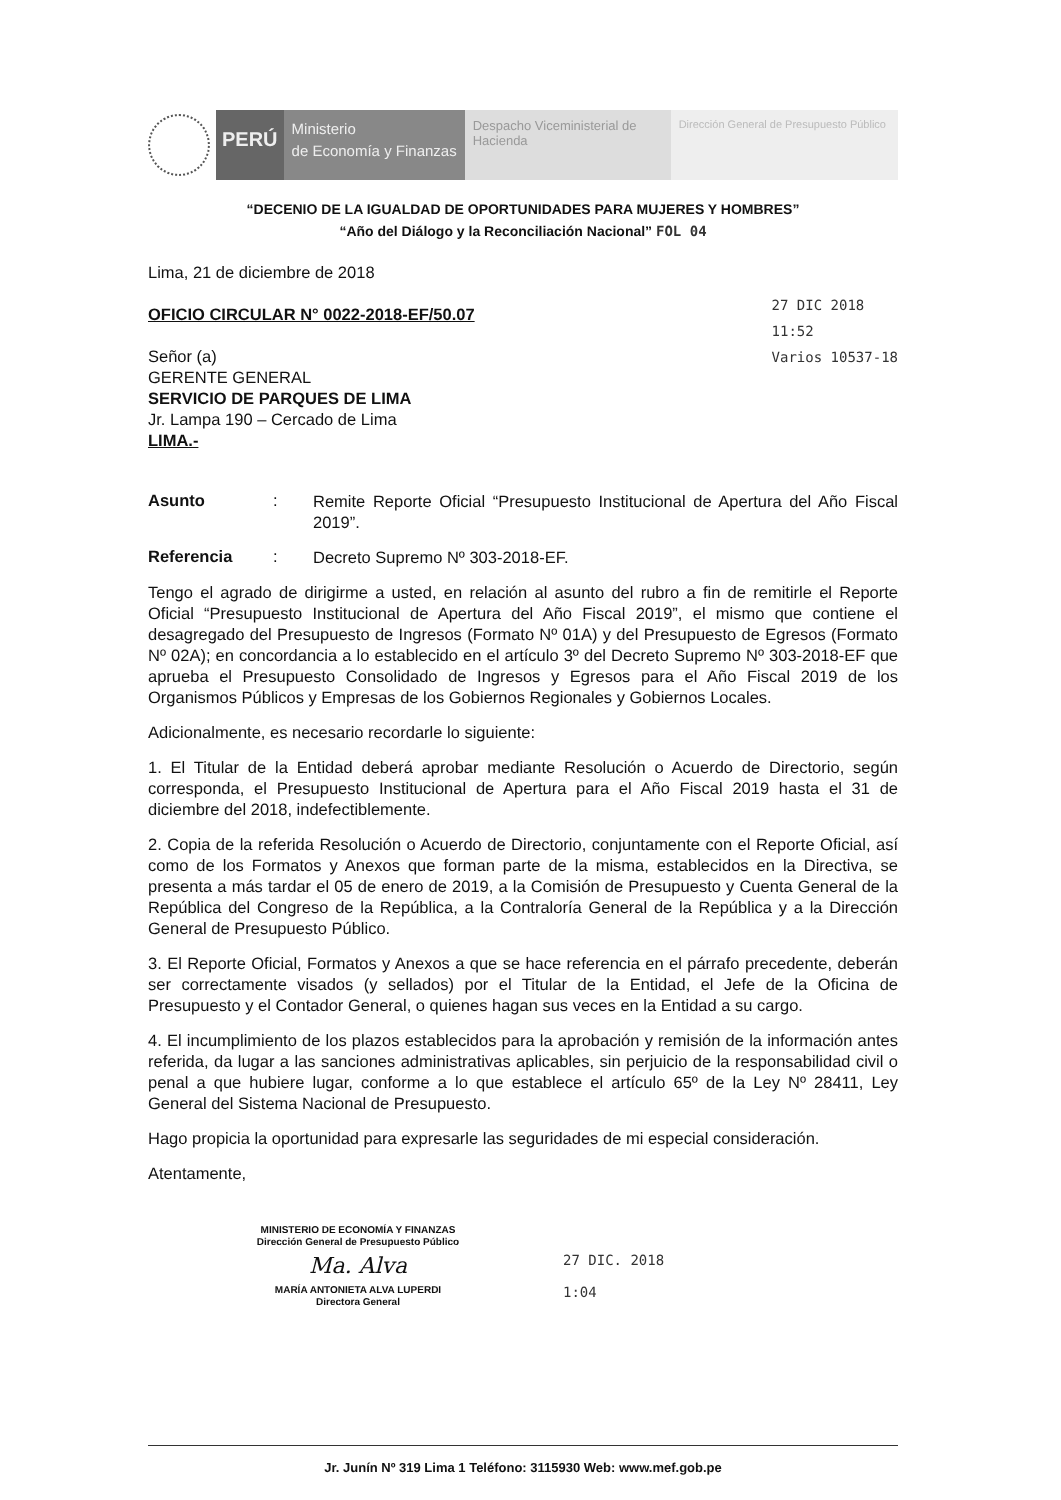PERÚ
Ministerio
de Economía y Finanzas
Despacho Viceministerial de Hacienda
Dirección General de Presupuesto Público
“DECENIO DE LA IGUALDAD DE OPORTUNIDADES PARA MUJERES Y HOMBRES”
“Año del Diálogo y la Reconciliación Nacional” FOL 04
Lima, 21 de diciembre de 2018
OFICIO CIRCULAR N° 0022-2018-EF/50.07
Señor (a)
GERENTE GENERAL
SERVICIO DE PARQUES DE LIMA
Jr. Lampa 190 – Cercado de Lima
LIMA.-
27 DIC 2018
11:52
Varios 10537-18
Asunto :
Remite Reporte Oficial “Presupuesto Institucional de Apertura del Año Fiscal 2019”.
Referencia :
Decreto Supremo Nº 303-2018-EF.
Tengo el agrado de dirigirme a usted, en relación al asunto del rubro a fin de remitirle el Reporte Oficial “Presupuesto Institucional de Apertura del Año Fiscal 2019”, el mismo que contiene el desagregado del Presupuesto de Ingresos (Formato Nº 01A) y del Presupuesto de Egresos (Formato Nº 02A); en concordancia a lo establecido en el artículo 3º del Decreto Supremo Nº 303-2018-EF que aprueba el Presupuesto Consolidado de Ingresos y Egresos para el Año Fiscal 2019 de los Organismos Públicos y Empresas de los Gobiernos Regionales y Gobiernos Locales.
Adicionalmente, es necesario recordarle lo siguiente:
1. El Titular de la Entidad deberá aprobar mediante Resolución o Acuerdo de Directorio, según corresponda, el Presupuesto Institucional de Apertura para el Año Fiscal 2019 hasta el 31 de diciembre del 2018, indefectiblemente.
2. Copia de la referida Resolución o Acuerdo de Directorio, conjuntamente con el Reporte Oficial, así como de los Formatos y Anexos que forman parte de la misma, establecidos en la Directiva, se presenta a más tardar el 05 de enero de 2019, a la Comisión de Presupuesto y Cuenta General de la República del Congreso de la República, a la Contraloría General de la República y a la Dirección General de Presupuesto Público.
3. El Reporte Oficial, Formatos y Anexos a que se hace referencia en el párrafo precedente, deberán ser correctamente visados (y sellados) por el Titular de la Entidad, el Jefe de la Oficina de Presupuesto y el Contador General, o quienes hagan sus veces en la Entidad a su cargo.
4. El incumplimiento de los plazos establecidos para la aprobación y remisión de la información antes referida, da lugar a las sanciones administrativas aplicables, sin perjuicio de la responsabilidad civil o penal a que hubiere lugar, conforme a lo que establece el artículo 65º de la Ley Nº 28411, Ley General del Sistema Nacional de Presupuesto.
Hago propicia la oportunidad para expresarle las seguridades de mi especial consideración.
Atentamente,
MINISTERIO DE ECONOMÍA Y FINANZAS
Dirección General de Presupuesto Público
Ma. Alva
MARÍA ANTONIETA ALVA LUPERDI
Directora General
27 DIC. 2018
1:04
Jr. Junín Nº 319 Lima 1 Teléfono: 3115930 Web: www.mef.gob.pe